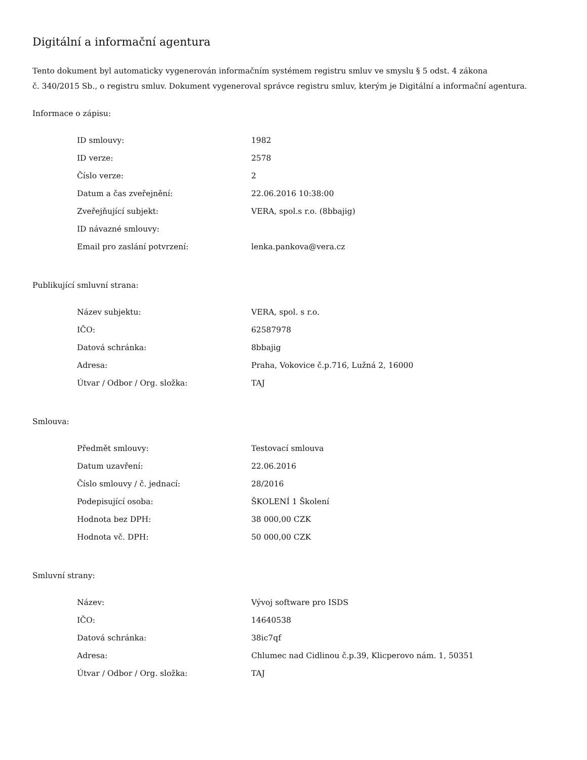Digitální a informační agentura
Tento dokument byl automaticky vygenerován informačním systémem registru smluv ve smyslu § 5 odst. 4 zákona
č. 340/2015 Sb., o registru smluv. Dokument vygeneroval správce registru smluv, kterým je Digitální a informační agentura.
Informace o zápisu:
| ID smlouvy: | 1982 |
| ID verze: | 2578 |
| Číslo verze: | 2 |
| Datum a čas zveřejnění: | 22.06.2016 10:38:00 |
| Zveřejňující subjekt: | VERA, spol.s r.o. (8bbajig) |
| ID návazné smlouvy: | |
| Email pro zaslání potvrzení: | lenka.pankova@vera.cz |
Publikující smluvní strana:
| Název subjektu: | VERA, spol. s r.o. |
| IČO: | 62587978 |
| Datová schránka: | 8bbajig |
| Adresa: | Praha, Vokovice č.p.716, Lužná 2, 16000 |
| Útvar / Odbor / Org. složka: | TAJ |
Smlouva:
| Předmět smlouvy: | Testovací smlouva |
| Datum uzavření: | 22.06.2016 |
| Číslo smlouvy / č. jednací: | 28/2016 |
| Podepisující osoba: | ŠKOLENÍ 1 Školení |
| Hodnota bez DPH: | 38 000,00 CZK |
| Hodnota vč. DPH: | 50 000,00 CZK |
Smluvní strany:
| Název: | Vývoj software pro ISDS |
| IČO: | 14640538 |
| Datová schránka: | 38ic7qf |
| Adresa: | Chlumec nad Cidlinou č.p.39, Klicperovo nám. 1, 50351 |
| Útvar / Odbor / Org. složka: | TAJ |